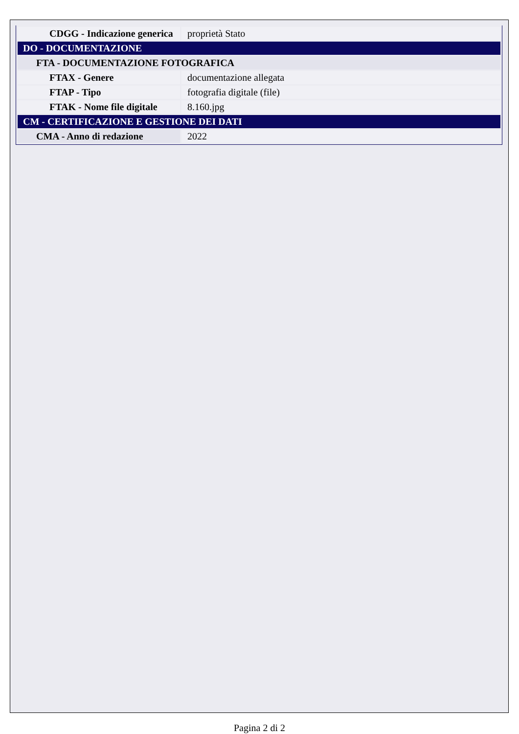| CDGG - Indicazione generica | proprietà Stato |
| DO - DOCUMENTAZIONE | |
| FTA - DOCUMENTAZIONE FOTOGRAFICA | |
| FTAX - Genere | documentazione allegata |
| FTAP - Tipo | fotografia digitale (file) |
| FTAK - Nome file digitale | 8.160.jpg |
| CM - CERTIFICAZIONE E GESTIONE DEI DATI | |
| CMA - Anno di redazione | 2022 |
Pagina 2 di 2